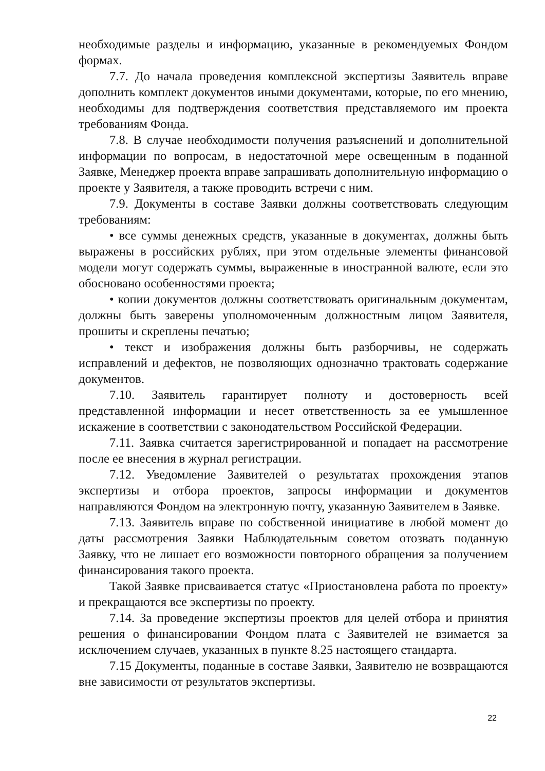необходимые разделы и информацию, указанные в рекомендуемых Фондом формах.
7.7. До начала проведения комплексной экспертизы Заявитель вправе дополнить комплект документов иными документами, которые, по его мнению, необходимы для подтверждения соответствия представляемого им проекта требованиям Фонда.
7.8. В случае необходимости получения разъяснений и дополнительной информации по вопросам, в недостаточной мере освещенным в поданной Заявке, Менеджер проекта вправе запрашивать дополнительную информацию о проекте у Заявителя, а также проводить встречи с ним.
7.9. Документы в составе Заявки должны соответствовать следующим требованиям:
• все суммы денежных средств, указанные в документах, должны быть выражены в российских рублях, при этом отдельные элементы финансовой модели могут содержать суммы, выраженные в иностранной валюте, если это обосновано особенностями проекта;
• копии документов должны соответствовать оригинальным документам, должны быть заверены уполномоченным должностным лицом Заявителя, прошиты и скреплены печатью;
• текст и изображения должны быть разборчивы, не содержать исправлений и дефектов, не позволяющих однозначно трактовать содержание документов.
7.10. Заявитель гарантирует полноту и достоверность всей представленной информации и несет ответственность за ее умышленное искажение в соответствии с законодательством Российской Федерации.
7.11. Заявка считается зарегистрированной и попадает на рассмотрение после ее внесения в журнал регистрации.
7.12. Уведомление Заявителей о результатах прохождения этапов экспертизы и отбора проектов, запросы информации и документов направляются Фондом на электронную почту, указанную Заявителем в Заявке.
7.13. Заявитель вправе по собственной инициативе в любой момент до даты рассмотрения Заявки Наблюдательным советом отозвать поданную Заявку, что не лишает его возможности повторного обращения за получением финансирования такого проекта.
Такой Заявке присваивается статус «Приостановлена работа по проекту» и прекращаются все экспертизы по проекту.
7.14. За проведение экспертизы проектов для целей отбора и принятия решения о финансировании Фондом плата с Заявителей не взимается за исключением случаев, указанных в пункте 8.25 настоящего стандарта.
7.15 Документы, поданные в составе Заявки, Заявителю не возвращаются вне зависимости от результатов экспертизы.
22